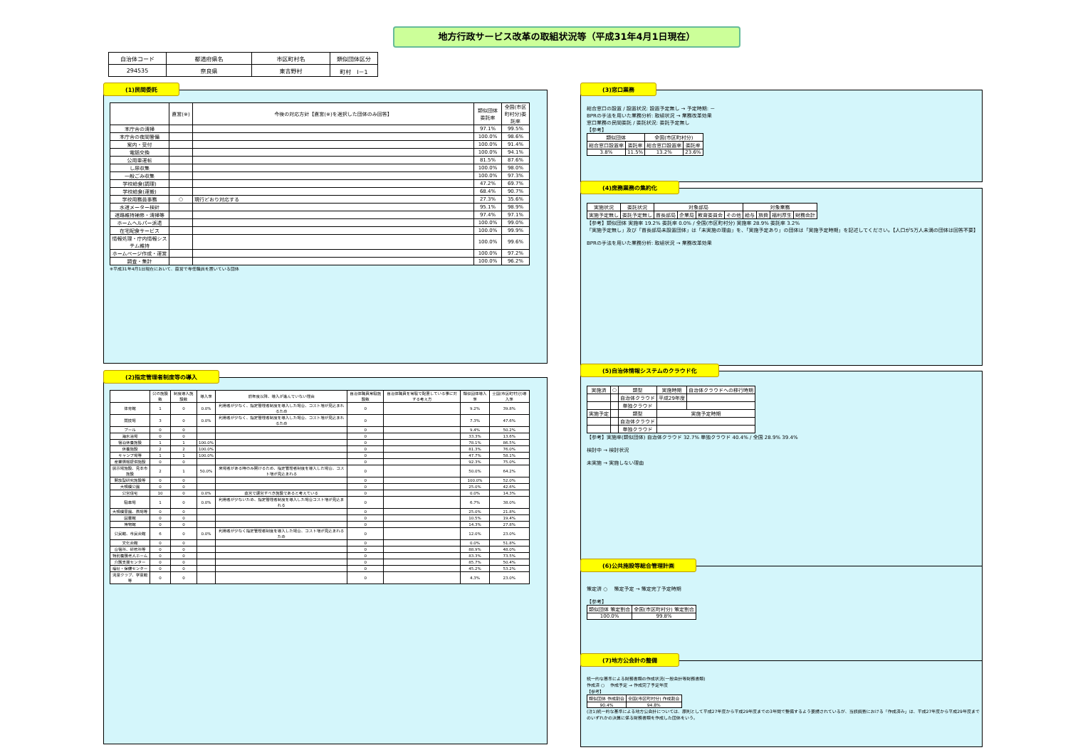地方行政サービス改革の取組状況等（平成31年4月1日現在）
| 自治体コード | 都道府県名 | 市区町村名 | 類似団体区分 |
| --- | --- | --- | --- |
| 294535 | 奈良県 | 東吉野村 | 町村 Ⅰ－1 |
| | 直営(※) | 今後の対応方針【直営(※)を選択した団体のみ回答】 | 類似団体委託率 | 全国(市区町村分)委託率 |
| --- | --- | --- | --- | --- |
| 本庁舎の清掃 | | | 97.1% | 99.5% |
| 本庁舎の夜間警備 | | | 100.0% | 98.6% |
| 案内・受付 | | | 100.0% | 91.4% |
| 電話交換 | | | 100.0% | 94.1% |
| 公用車運転 | | | 81.5% | 87.6% |
| し尿収集 | | | 100.0% | 98.0% |
| 一般ごみ収集 | | | 100.0% | 97.3% |
| 学校給食(調理) | | | 47.2% | 69.7% |
| 学校給食(運搬) | | | 68.4% | 90.7% |
| 学校用務員事務 | ○ | 現行どおり対応する | 27.3% | 35.6% |
| 水道メーター検針 | | | 95.1% | 98.9% |
| 道路維持補修・清掃等 | | | 97.4% | 97.1% |
| ホームヘルパー派遣 | | | 100.0% | 99.0% |
| 在宅配食サービス | | | 100.0% | 99.9% |
| 情報処理・庁内情報システム維持 | | | 100.0% | 99.6% |
| ホームページ作成・運営 | | | 100.0% | 97.2% |
| 調査・集計 | | | 100.0% | 96.2% |
※平成31年4月1日現在において、直営で専任職員を置いている団体
(1)民間委託
総合窓口の設置 / 設置状況: 設置予定無し → 予定時期: －
BPRの手法を用いた業務分析: 取組状況 → 業務改革効果
窓口業務の民間委託 / 委託状況: 委託予定無し
【参考】
| 類似団体 | | 全国(市区町村分) | |
| --- | --- | --- | --- |
| 総合窓口設置率 | 委託率 | 総合窓口設置率 | 委託率 |
| 3.8% | 11.5% | 13.2% | 23.6% |
(3)窓口業務
| 実施状況 | 委託状況 | 対象部局 | | | | 対象業務 | | | |
| --- | --- | --- | --- | --- | --- | --- | --- | --- | --- |
| 実施予定無し | 委託予定無し | 首長部局 | 企業局 | 教育委員会 | その他 | 給与 | 旅費 | 福利厚生 | 財務会計 |
【参考】類似団体 実施率 19.2% 委託率 0.0% / 全国(市区町村分) 実施率 28.9% 委託率 3.2%
「実施予定無し」及び「首長部局未設置団体」は「未実施の理由」を、「実施予定あり」の団体は「実施予定時期」を記述してください。【人口が5万人未満の団体は回答不要】
BPRの手法を用いた業務分析: 取組状況 → 業務改革効果
(4)庶務業務の集約化
| | 公の施設数 | 制度導入施設数 | 導入率 | 前年度以降、導入が進んでいない理由 | 自治体職員常駐施設数 | 自治体職員を常駐で配置している事に対する考え方 | 類似団体導入率 | 全国(市区町村分)導入率 |
| --- | --- | --- | --- | --- | --- | --- | --- | --- |
| 体育館 | 1 | 0 | 0.0% | 利用者が少なく、指定管理者制度を導入した場合、コスト増が見込まれるため | 0 | | 9.2% | 39.8% |
| 競技場 | 3 | 0 | 0.0% | 利用者が少なく、指定管理者制度を導入した場合、コスト増が見込まれるため | 0 | | 7.3% | 47.6% |
| プール | 0 | 0 | | | 0 | | 9.4% | 50.2% |
| 海水浴場 | 0 | 0 | | | 0 | | 33.3% | 13.6% |
| 宿泊休養施設 | 1 | 1 | 100.0% | | 0 | | 78.1% | 86.5% |
| 休養施設 | 2 | 2 | 100.0% | | 0 | | 81.3% | 76.0% |
| キャンプ場等 | 1 | 1 | 100.0% | | 0 | | 47.7% | 58.1% |
| 産業情報提供施設 | 0 | 0 | | | 0 | | 92.3% | 75.0% |
| 展示場施設、見本市施設 | 2 | 1 | 50.0% | 来場者がある時のみ開けるため、指定管理者制度を導入した場合、コスト増が見込まれる | 0 | | 50.0% | 64.2% |
| 開放型研究施設等 | 0 | 0 | | | 0 | | 100.0% | 52.0% |
| 大規模公園 | 0 | 0 | | | 0 | | 25.0% | 42.6% |
| 公営住宅 | 10 | 0 | 0.0% | 直営で運営すべき施設であると考えている | 0 | | 0.0% | 14.3% |
| 駐車場 | 1 | 0 | 0.0% | 利用者が少ないため、指定管理者制度を導入した場合コスト増が見込まれる | 0 | | 6.7% | 38.0% |
| 大規模霊園、斎場等 | 0 | 0 | | | 0 | | 25.0% | 21.8% |
| 図書館 | 0 | 0 | | | 0 | | 10.5% | 19.4% |
| 博物館 | 0 | 0 | | | 0 | | 14.3% | 27.8% |
| 公民館、市民会館 | 6 | 0 | 0.0% | 利用者が少なく指定管理者制度を導入した場合、コスト増が見込まれるため | 0 | | 12.0% | 23.0% |
| 文化会館 | 0 | 0 | | | 0 | | 0.0% | 51.8% |
| 合宿所、研修所等 | 0 | 0 | | | 0 | | 88.9% | 48.0% |
| 特別養護老人ホーム | 0 | 0 | | | 0 | | 83.3% | 73.5% |
| 介護支援センター | 0 | 0 | | | 0 | | 85.7% | 50.4% |
| 福祉・保健センター | 0 | 0 | | | 0 | | 45.2% | 53.2% |
| 児童クラブ、学童館等 | 0 | 0 | | | 0 | | 4.3% | 23.0% |
(2)指定管理者制度等の導入
| 実施済 | ○ | 類型 | 実施時期 | 自治体クラウドへの移行時期 |
| | | 自治体クラウド | 平成29年度 | |
| | | 単独クラウド | | |
| 実施予定 | | 類型 | 実施予定時期 | |
| | | 自治体クラウド | | |
| | | 単独クラウド | | |
【参考】実施率(類似団体) 自治体クラウド 32.7% 単独クラウド 40.4% / 全国 28.9% 39.4%
検討中 → 検討状況
未実施 → 実施しない理由
(5)自治体情報システムのクラウド化
策定済 ○ 　策定予定 → 策定完了予定時期
【参考】
| 類似団体 策定割合 | 全国(市区町村分) 策定割合 |
| --- | --- |
| 100.0% | 99.8% |
(6)公共施設等総合管理計画
統一的な基準による財務書類の作成状況(一般会計等財務書類)
作成済 ○ 　作成予定 → 作成完了予定年度
【参考】
| 類似団体 作成割合 | 全国(市区町村分) 作成割合 |
| --- | --- |
| 90.4% | 94.8% |
(注1)統一的な基準による地方公会計については、原則として平成27年度から平成29年度までの3年間で整備するよう要請されているが、当該調査における「作成済み」は、平成27年度から平成29年度までのいずれかの決算に係る財務書類を作成した団体をいう。
(7)地方公会計の整備